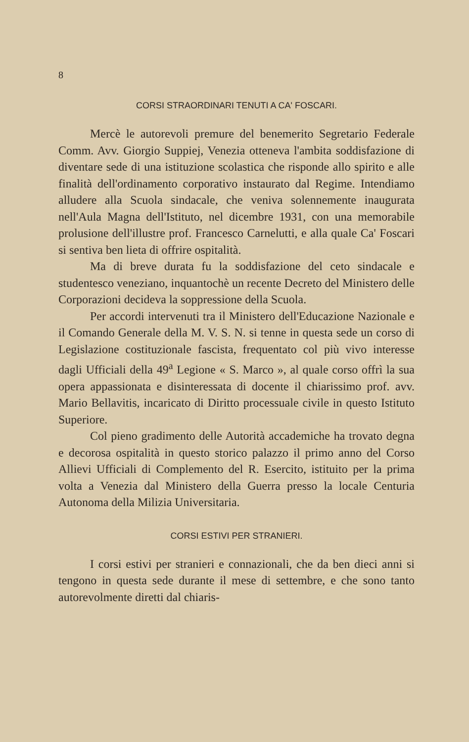8
CORSI STRAORDINARI TENUTI A CA' FOSCARI.
Mercè le autorevoli premure del benemerito Segretario Federale Comm. Avv. Giorgio Suppiej, Venezia otteneva l'ambita soddisfazione di diventare sede di una istituzione scolastica che risponde allo spirito e alle finalità dell'ordinamento corporativo instaurato dal Regime. Intendiamo alludere alla Scuola sindacale, che veniva solennemente inaugurata nell'Aula Magna dell'Istituto, nel dicembre 1931, con una memorabile prolusione dell'illustre prof. Francesco Carnelutti, e alla quale Ca' Foscari si sentiva ben lieta di offrire ospitalità.
Ma di breve durata fu la soddisfazione del ceto sindacale e studentesco veneziano, inquantochè un recente Decreto del Ministero delle Corporazioni decideva la soppressione della Scuola.
Per accordi intervenuti tra il Ministero dell'Educazione Nazionale e il Comando Generale della M. V. S. N. si tenne in questa sede un corso di Legislazione costituzionale fascista, frequentato col più vivo interesse dagli Ufficiali della 49<sup>a</sup> Legione « S. Marco », al quale corso offrì la sua opera appassionata e disinteressata di docente il chiarissimo prof. avv. Mario Bellavitis, incaricato di Diritto processuale civile in questo Istituto Superiore.
Col pieno gradimento delle Autorità accademiche ha trovato degna e decorosa ospitalità in questo storico palazzo il primo anno del Corso Allievi Ufficiali di Complemento del R. Esercito, istituito per la prima volta a Venezia dal Ministero della Guerra presso la locale Centuria Autonoma della Milizia Universitaria.
CORSI ESTIVI PER STRANIERI.
I corsi estivi per stranieri e connazionali, che da ben dieci anni si tengono in questa sede durante il mese di settembre, e che sono tanto autorevolmente diretti dal chiaris-